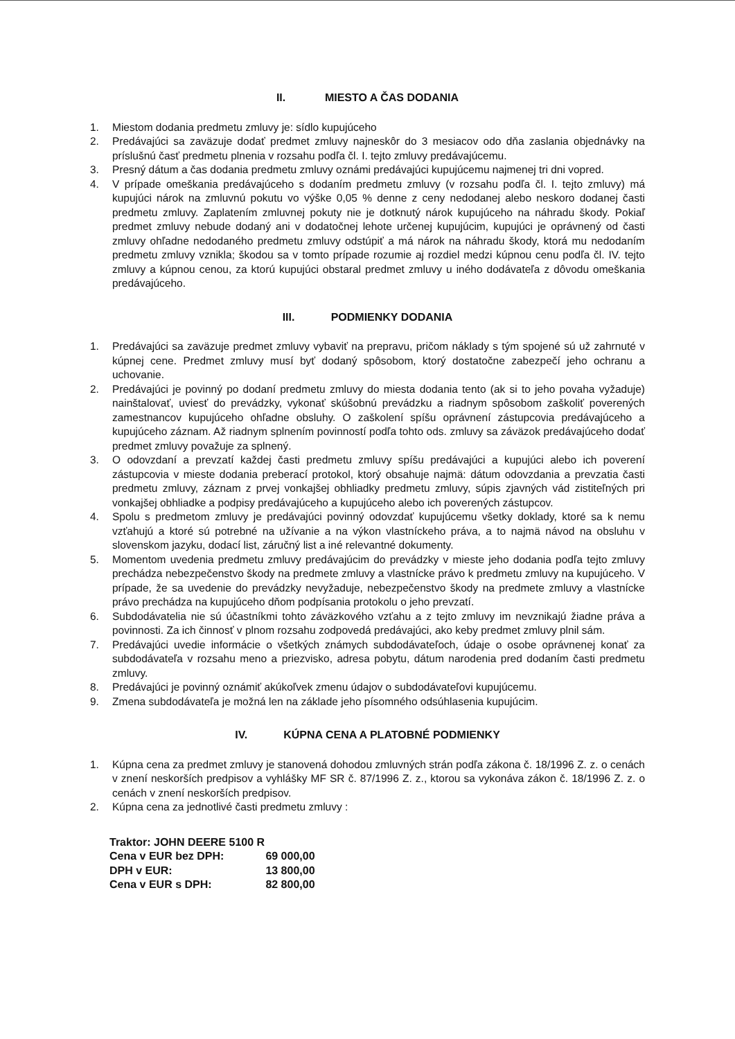II. MIESTO A ČAS DODANIA
1. Miestom dodania predmetu zmluvy je: sídlo kupujúceho
2. Predávajúci sa zaväzuje dodať predmet zmluvy najneskôr do 3 mesiacov odo dňa zaslania objednávky na príslušnú časť predmetu plnenia v rozsahu podľa čl. I. tejto zmluvy predávajúcemu.
3. Presný dátum a čas dodania predmetu zmluvy oznámi predávajúci kupujúcemu najmenej tri dni vopred.
4. V prípade omeškania predávajúceho s dodaním predmetu zmluvy (v rozsahu podľa čl. I. tejto zmluvy) má kupujúci nárok na zmluvnú pokutu vo výške 0,05 % denne z ceny nedodanej alebo neskoro dodanej časti predmetu zmluvy. Zaplatením zmluvnej pokuty nie je dotknutý nárok kupujúceho na náhradu škody. Pokiaľ predmet zmluvy nebude dodaný ani v dodatočnej lehote určenej kupujúcim, kupujúci je oprávnený od časti zmluvy ohľadne nedodaného predmetu zmluvy odstúpiť a má nárok na náhradu škody, ktorá mu nedodaním predmetu zmluvy vznikla; škodou sa v tomto prípade rozumie aj rozdiel medzi kúpnou cenu podľa čl. IV. tejto zmluvy a kúpnou cenou, za ktorú kupujúci obstaral predmet zmluvy u iného dodávateľa z dôvodu omeškania predávajúceho.
III. PODMIENKY DODANIA
1. Predávajúci sa zaväzuje predmet zmluvy vybaviť na prepravu, pričom náklady s tým spojené sú už zahrnuté v kúpnej cene. Predmet zmluvy musí byť dodaný spôsobom, ktorý dostatočne zabezpečí jeho ochranu a uchovanie.
2. Predávajúci je povinný po dodaní predmetu zmluvy do miesta dodania tento (ak si to jeho povaha vyžaduje) nainštalovať, uviesť do prevádzky, vykonať skúšobnú prevádzku a riadnym spôsobom zaškoliť poverených zamestnancov kupujúceho ohľadne obsluhy. O zaškolení spíšu oprávnení zástupcovia predávajúceho a kupujúceho záznam. Až riadnym splnením povinností podľa tohto ods. zmluvy sa záväzok predávajúceho dodať predmet zmluvy považuje za splnený.
3. O odovzdaní a prevzatí každej časti predmetu zmluvy spíšu predávajúci a kupujúci alebo ich poverení zástupcovia v mieste dodania preberací protokol, ktorý obsahuje najmä: dátum odovzdania a prevzatia časti predmetu zmluvy, záznam z prvej vonkajšej obhliadky predmetu zmluvy, súpis zjavných vád zistiteľných pri vonkajšej obhliadke a podpisy predávajúceho a kupujúceho alebo ich poverených zástupcov.
4. Spolu s predmetom zmluvy je predávajúci povinný odovzdať kupujúcemu všetky doklady, ktoré sa k nemu vzťahujú a ktoré sú potrebné na užívanie a na výkon vlastníckeho práva, a to najmä návod na obsluhu v slovenskom jazyku, dodací list, záručný list a iné relevantné dokumenty.
5. Momentom uvedenia predmetu zmluvy predávajúcim do prevádzky v mieste jeho dodania podľa tejto zmluvy prechádza nebezpečenstvo škody na predmete zmluvy a vlastnícke právo k predmetu zmluvy na kupujúceho. V prípade, že sa uvedenie do prevádzky nevyžaduje, nebezpečenstvo škody na predmete zmluvy a vlastnícke právo prechádza na kupujúceho dňom podpísania protokolu o jeho prevzatí.
6. Subdodávatelia nie sú účastníkmi tohto záväzkového vzťahu a z tejto zmluvy im nevznikajú žiadne práva a povinnosti. Za ich činnosť v plnom rozsahu zodpovedá predávajúci, ako keby predmet zmluvy plnil sám.
7. Predávajúci uvedie informácie o všetkých známych subdodávateľoch, údaje o osobe oprávnenej konať za subdodávateľa v rozsahu meno a priezvisko, adresa pobytu, dátum narodenia pred dodaním časti predmetu zmluvy.
8. Predávajúci je povinný oznámiť akúkoľvek zmenu údajov o subdodávateľovi kupujúcemu.
9. Zmena subdodávateľa je možná len na základe jeho písomného odsúhlasenia kupujúcim.
IV. KÚPNA CENA A PLATOBNÉ PODMIENKY
1. Kúpna cena za predmet zmluvy je stanovená dohodou zmluvných strán podľa zákona č. 18/1996 Z. z. o cenách v znení neskorších predpisov a vyhlášky MF SR č. 87/1996 Z. z., ktorou sa vykonáva zákon č. 18/1996 Z. z. o cenách v znení neskorších predpisov.
2. Kúpna cena za jednotlivé časti predmetu zmluvy :
| Traktor: JOHN DEERE 5100 R | |
| Cena v EUR bez DPH: | 69 000,00 |
| DPH v EUR: | 13 800,00 |
| Cena v EUR s DPH: | 82 800,00 |